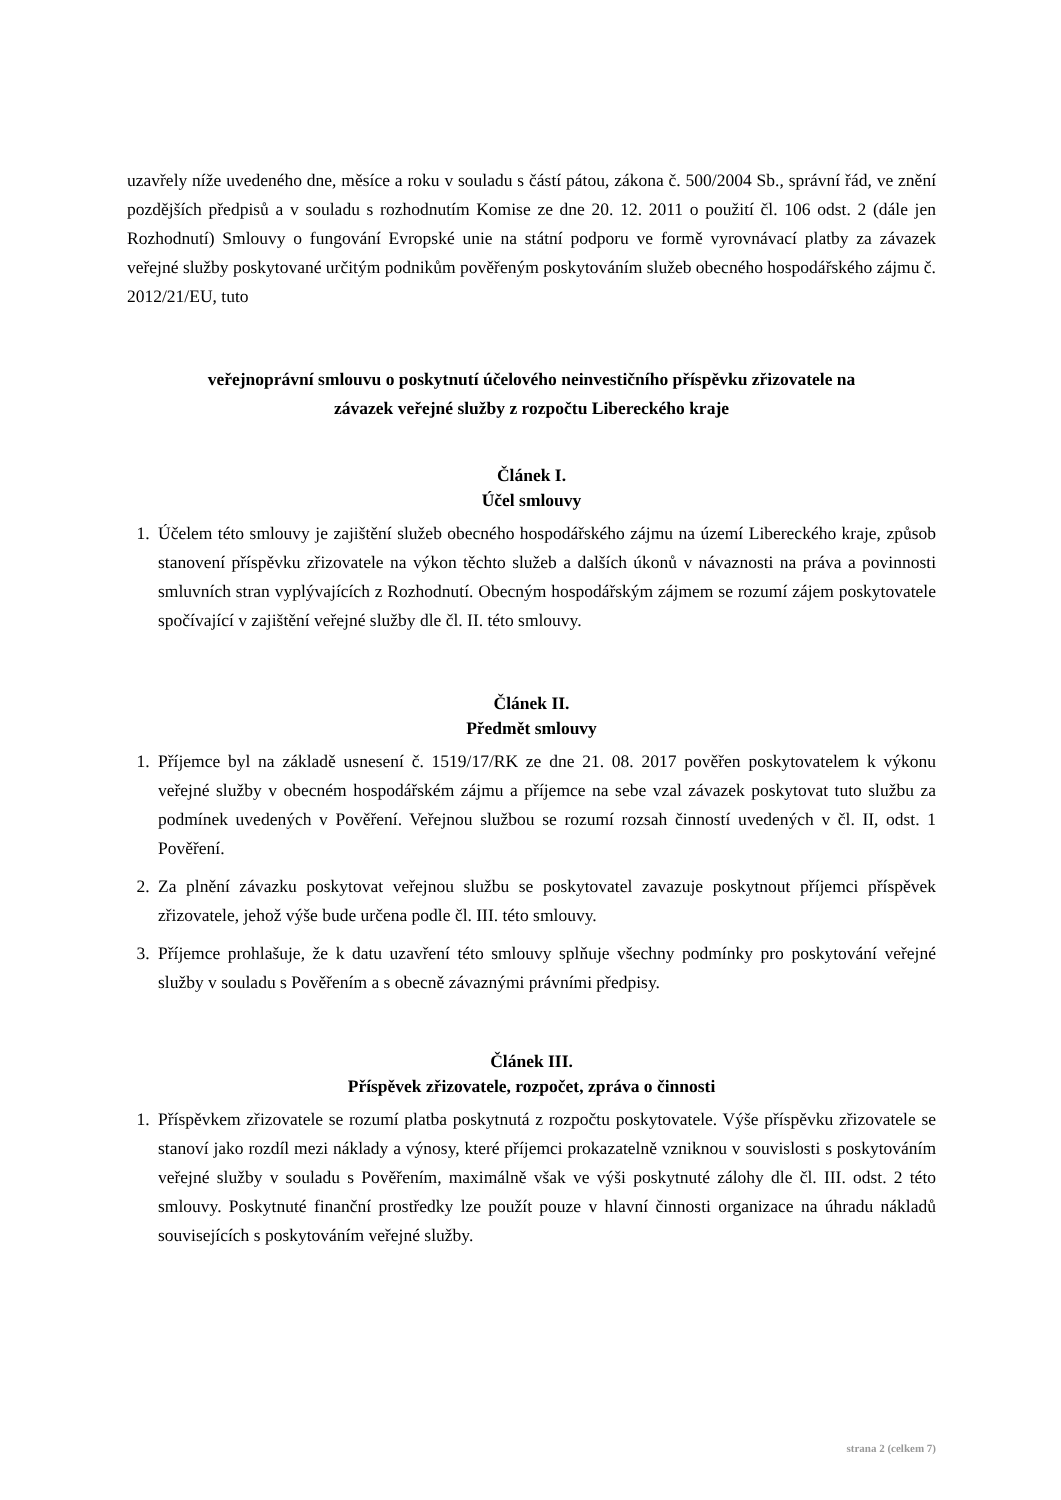uzavřely níže uvedeného dne, měsíce a roku v souladu s částí pátou, zákona č. 500/2004 Sb., správní řád, ve znění pozdějších předpisů a v souladu s rozhodnutím Komise ze dne 20. 12. 2011 o použití čl. 106 odst. 2 (dále jen Rozhodnutí) Smlouvy o fungování Evropské unie na státní podporu ve formě vyrovnávací platby za závazek veřejné služby poskytované určitým podnikům pověřeným poskytováním služeb obecného hospodářského zájmu č. 2012/21/EU, tuto
veřejnoprávní smlouvu o poskytnutí účelového neinvestičního příspěvku zřizovatele na
závazek veřejné služby z rozpočtu Libereckého kraje
Článek I.
Účel smlouvy
1. Účelem této smlouvy je zajištění služeb obecného hospodářského zájmu na území Libereckého kraje, způsob stanovení příspěvku zřizovatele na výkon těchto služeb a dalších úkonů v návaznosti na práva a povinnosti smluvních stran vyplývajících z Rozhodnutí. Obecným hospodářským zájmem se rozumí zájem poskytovatele spočívající v zajištění veřejné služby dle čl. II. této smlouvy.
Článek II.
Předmět smlouvy
1. Příjemce byl na základě usnesení č. 1519/17/RK ze dne 21. 08. 2017 pověřen poskytovatelem k výkonu veřejné služby v obecném hospodářském zájmu a příjemce na sebe vzal závazek poskytovat tuto službu za podmínek uvedených v Pověření. Veřejnou službou se rozumí rozsah činností uvedených v čl. II, odst. 1 Pověření.
2. Za plnění závazku poskytovat veřejnou službu se poskytovatel zavazuje poskytnout příjemci příspěvek zřizovatele, jehož výše bude určena podle čl. III. této smlouvy.
3. Příjemce prohlašuje, že k datu uzavření této smlouvy splňuje všechny podmínky pro poskytování veřejné služby v souladu s Pověřením a s obecně závaznými právními předpisy.
Článek III.
Příspěvek zřizovatele, rozpočet, zpráva o činnosti
1. Příspěvkem zřizovatele se rozumí platba poskytnutá z rozpočtu poskytovatele. Výše příspěvku zřizovatele se stanoví jako rozdíl mezi náklady a výnosy, které příjemci prokazatelně vzniknou v souvislosti s poskytováním veřejné služby v souladu s Pověřením, maximálně však ve výši poskytnuté zálohy dle čl. III. odst. 2 této smlouvy. Poskytnuté finanční prostředky lze použít pouze v hlavní činnosti organizace na úhradu nákladů souvisejících s poskytováním veřejné služby.
strana 2 (celkem 7)